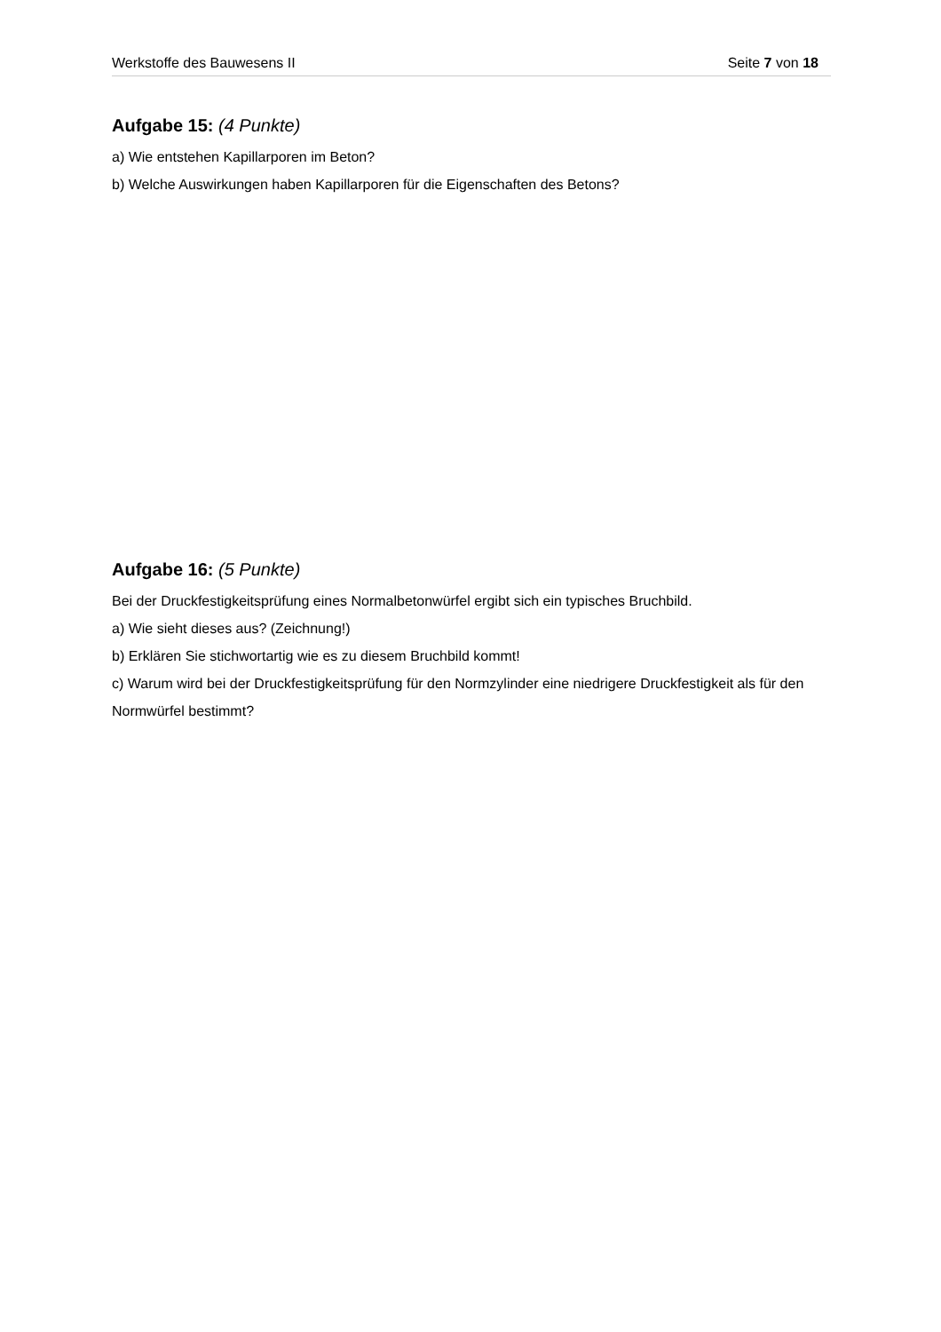Werkstoffe des Bauwesens II Seite 7 von 18
Aufgabe 15: (4 Punkte)
a) Wie entstehen Kapillarporen im Beton?
b) Welche Auswirkungen haben Kapillarporen für die Eigenschaften des Betons?
Aufgabe 16: (5 Punkte)
Bei der Druckfestigkeitsprüfung eines Normalbetonwürfel ergibt sich ein typisches Bruchbild.
a) Wie sieht dieses aus? (Zeichnung!)
b) Erklären Sie stichwortartig wie es zu diesem Bruchbild kommt!
c) Warum wird bei der Druckfestigkeitsprüfung für den Normzylinder eine niedrigere Druckfestigkeit als für den Normwürfel bestimmt?